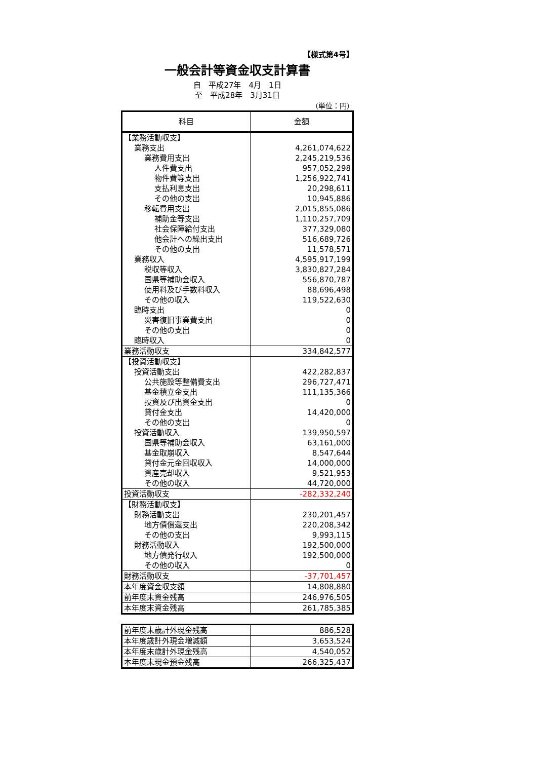【様式第4号】
一般会計等資金収支計算書
自　平成27年　4月　1日
至　平成28年　3月31日
（単位：円）
| 科目 | 金額 |
| --- | --- |
| 【業務活動収支】 | |
| 業務支出 | 4,261,074,622 |
| 業務費用支出 | 2,245,219,536 |
| 人件費支出 | 957,052,298 |
| 物件費等支出 | 1,256,922,741 |
| 支払利息支出 | 20,298,611 |
| その他の支出 | 10,945,886 |
| 移転費用支出 | 2,015,855,086 |
| 補助金等支出 | 1,110,257,709 |
| 社会保障給付支出 | 377,329,080 |
| 他会計への繰出支出 | 516,689,726 |
| その他の支出 | 11,578,571 |
| 業務収入 | 4,595,917,199 |
| 税収等収入 | 3,830,827,284 |
| 国県等補助金収入 | 556,870,787 |
| 使用料及び手数料収入 | 88,696,498 |
| その他の収入 | 119,522,630 |
| 臨時支出 | 0 |
| 災害復旧事業費支出 | 0 |
| その他の支出 | 0 |
| 臨時収入 | 0 |
| 業務活動収支 | 334,842,577 |
| 【投資活動収支】 | |
| 投資活動支出 | 422,282,837 |
| 公共施設等整備費支出 | 296,727,471 |
| 基金積立金支出 | 111,135,366 |
| 投資及び出資金支出 | 0 |
| 貸付金支出 | 14,420,000 |
| その他の支出 | 0 |
| 投資活動収入 | 139,950,597 |
| 国県等補助金収入 | 63,161,000 |
| 基金取崩収入 | 8,547,644 |
| 貸付金元金回収収入 | 14,000,000 |
| 資産売却収入 | 9,521,953 |
| その他の収入 | 44,720,000 |
| 投資活動収支 | -282,332,240 |
| 【財務活動収支】 | |
| 財務活動支出 | 230,201,457 |
| 地方債償還支出 | 220,208,342 |
| その他の支出 | 9,993,115 |
| 財務活動収入 | 192,500,000 |
| 地方債発行収入 | 192,500,000 |
| その他の収入 | 0 |
| 財務活動収支 | -37,701,457 |
| 本年度資金収支額 | 14,808,880 |
| 前年度末資金残高 | 246,976,505 |
| 本年度末資金残高 | 261,785,385 |
| 前年度末歳計外現金残高 | 886,528 |
| 本年度歳計外現金増減額 | 3,653,524 |
| 本年度末歳計外現金残高 | 4,540,052 |
| 本年度末現金預金残高 | 266,325,437 |